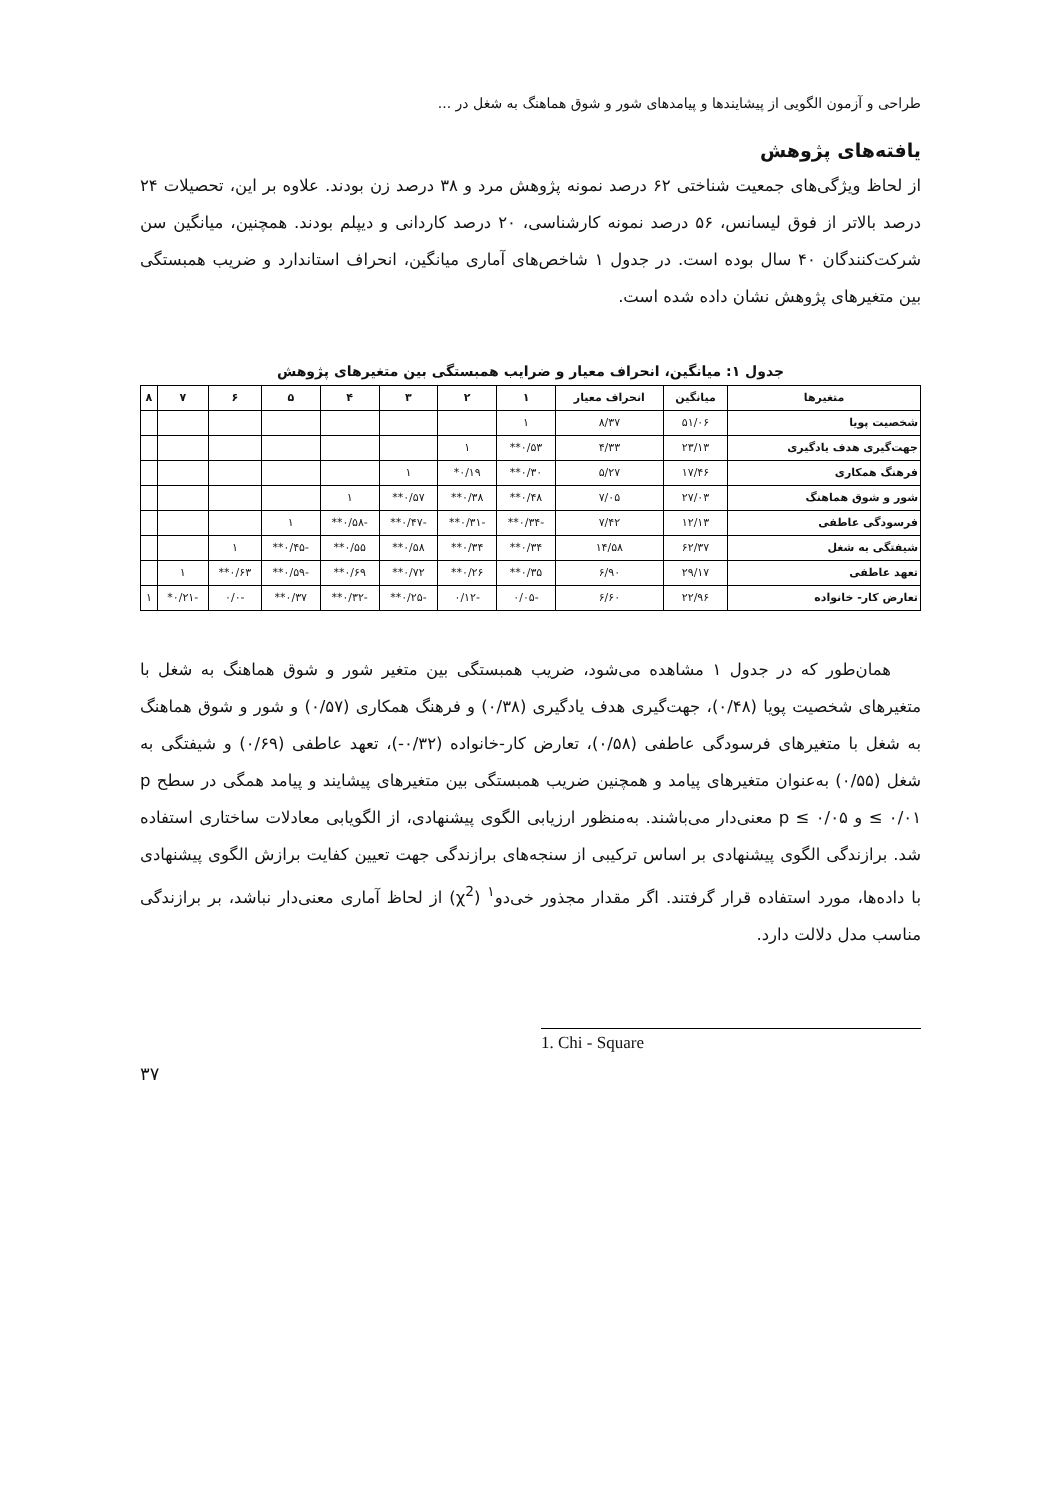طراحی و آزمون الگویی از پیشایندها و پیامدهای شور و شوق هماهنگ به شغل در ...
یافته‌های پژوهش
از لحاظ ویژگی‌های جمعیت شناختی ۶۲ درصد نمونه پژوهش مرد و ۳۸ درصد زن بودند. علاوه بر این، تحصیلات ۲۴ درصد بالاتر از فوق لیسانس، ۵۶ درصد نمونه کارشناسی، ۲۰ درصد کاردانی و دیپلم بودند. همچنین، میانگین سن شرکت‌کنندگان ۴۰ سال بوده است. در جدول ۱ شاخص‌های آماری میانگین، انحراف استاندارد و ضریب همبستگی بین متغیرهای پژوهش نشان داده شده است.
جدول ۱: میانگین، انحراف معیار و ضرایب همبستگی بین متغیرهای پژوهش
| متغیرها | میانگین | انحراف معیار | ۱ | ۲ | ۳ | ۴ | ۵ | ۶ | ۷ | ۸ |
| --- | --- | --- | --- | --- | --- | --- | --- | --- | --- | --- |
| شخصیت پویا | ۵۱/۰۶ | ۸/۳۷ | ۱ | | | | | | | |
| جهت‌گیری هدف یادگیری | ۲۳/۱۳ | ۴/۳۳ | ۰/۵۳** | ۱ | | | | | | |
| فرهنگ همکاری | ۱۷/۴۶ | ۵/۲۷ | ۰/۳۰** | ۰/۱۹* | ۱ | | | | | |
| شور و شوق هماهنگ | ۲۷/۰۳ | ۷/۰۵ | ۰/۴۸** | ۰/۳۸** | ۰/۵۷** | ۱ | | | | |
| فرسودگی عاطفی | ۱۲/۱۳ | ۷/۴۲ | -۰/۳۴** | -۰/۳۱** | -۰/۴۷** | -۰/۵۸** | ۱ | | | |
| شیفتگی به شغل | ۶۲/۳۷ | ۱۴/۵۸ | ۰/۳۴** | ۰/۳۴** | ۰/۵۸** | ۰/۵۵** | -۰/۴۵** | ۱ | | |
| تعهد عاطفی | ۲۹/۱۷ | ۶/۹۰ | ۰/۳۵** | ۰/۲۶** | ۰/۷۲** | ۰/۶۹** | -۰/۵۹** | ۰/۶۳** | ۱ | |
| تعارض کار- خانواده | ۲۲/۹۶ | ۶/۶۰ | -۰/۰۵ | -۰/۱۲ | -۰/۲۵** | -۰/۳۲** | ۰/۳۷** | -۰/۰ | -۰/۲۱* | ۱ |
همان‌طور که در جدول ۱ مشاهده می‌شود، ضریب همبستگی بین متغیر شور و شوق هماهنگ به شغل با متغیرهای شخصیت پویا (۰/۴۸)، جهت‌گیری هدف یادگیری (۰/۳۸) و فرهنگ همکاری (۰/۵۷) و شور و شوق هماهنگ به شغل با متغیرهای فرسودگی عاطفی (۰/۵۸)، تعارض کار-خانواده (۰/۳۲-)، تعهد عاطفی (۰/۶۹) و شیفتگی به شغل (۰/۵۵) به‌عنوان متغیرهای پیامد و همچنین ضریب همبستگی بین متغیرهای پیشایند و پیامد همگی در سطح p ≤ ۰/۰۱ و p ≤ ۰/۰۵ معنی‌دار می‌باشند. به‌منظور ارزیابی الگوی پیشنهادی، از الگویابی معادلات ساختاری استفاده شد. برازندگی الگوی پیشنهادی بر اساس ترکیبی از سنجه‌های برازندگی جهت تعیین کفایت برازش الگوی پیشنهادی با داده‌ها، مورد استفاده قرار گرفتند. اگر مقدار مجذور خی‌دو<sup>۱</sup> (χ<sup>2</sup>) از لحاظ آماری معنی‌دار نباشد، بر برازندگی مناسب مدل دلالت دارد.
1. Chi - Square
۳۷